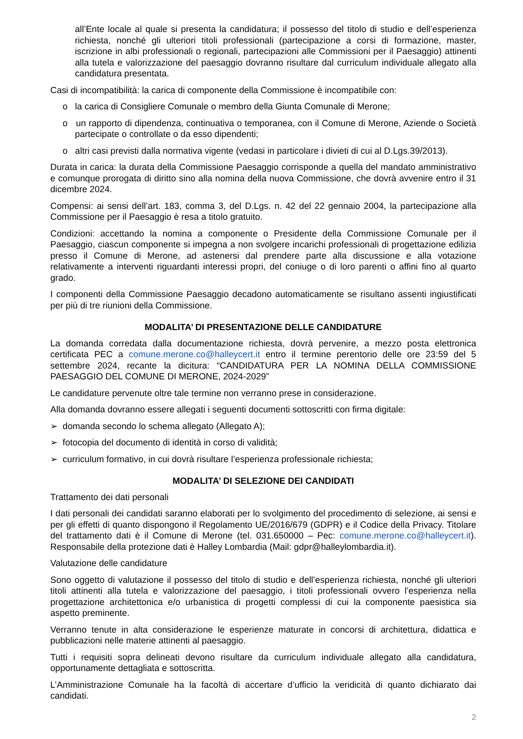all’Ente locale al quale si presenta la candidatura; il possesso del titolo di studio e dell’esperienza richiesta, nonché gli ulteriori titoli professionali (partecipazione a corsi di formazione, master, iscrizione in albi professionali o regionali, partecipazioni alle Commissioni per il Paesaggio) attinenti alla tutela e valorizzazione del paesaggio dovranno risultare dal curriculum individuale allegato alla candidatura presentata.
Casi di incompatibilità: la carica di componente della Commissione è incompatibile con:
o la carica di Consigliere Comunale o membro della Giunta Comunale di Merone;
o un rapporto di dipendenza, continuativa o temporanea, con il Comune di Merone, Aziende o Società partecipate o controllate o da esso dipendenti;
o altri casi previsti dalla normativa vigente (vedasi in particolare i divieti di cui al D.Lgs.39/2013).
Durata in carica: la durata della Commissione Paesaggio corrisponde a quella del mandato amministrativo e comunque prorogata di diritto sino alla nomina della nuova Commissione, che dovrà avvenire entro il 31 dicembre 2024.
Compensi: ai sensi dell’art. 183, comma 3, del D.Lgs. n. 42 del 22 gennaio 2004, la partecipazione alla Commissione per il Paesaggio è resa a titolo gratuito.
Condizioni: accettando la nomina a componente o Presidente della Commissione Comunale per il Paesaggio, ciascun componente si impegna a non svolgere incarichi professionali di progettazione edilizia presso il Comune di Merone, ad astenersi dal prendere parte alla discussione e alla votazione relativamente a interventi riguardanti interessi propri, del coniuge o di loro parenti o affini fino al quarto grado.
I componenti della Commissione Paesaggio decadono automaticamente se risultano assenti ingiustificati per più di tre riunioni della Commissione.
MODALITA’ DI PRESENTAZIONE DELLE CANDIDATURE
La domanda corredata dalla documentazione richiesta, dovrà pervenire, a mezzo posta elettronica certificata PEC a comune.merone.co@halleycert.it entro il termine perentorio delle ore 23:59 del 5 settembre 2024, recante la dicitura: “CANDIDATURA PER LA NOMINA DELLA COMMISSIONE PAESAGGIO DEL COMUNE DI MERONE, 2024-2029”
Le candidature pervenute oltre tale termine non verranno prese in considerazione.
Alla domanda dovranno essere allegati i seguenti documenti sottoscritti con firma digitale:
➢ domanda secondo lo schema allegato (Allegato A);
➢ fotocopia del documento di identità in corso di validità;
➢ curriculum formativo, in cui dovrà risultare l’esperienza professionale richiesta;
MODALITA’ DI SELEZIONE DEI CANDIDATI
Trattamento dei dati personali
I dati personali dei candidati saranno elaborati per lo svolgimento del procedimento di selezione, ai sensi e per gli effetti di quanto dispongono il Regolamento UE/2016/679 (GDPR) e il Codice della Privacy. Titolare del trattamento dati è il Comune di Merone (tel. 031.650000 – Pec: comune.merone.co@halleycert.it). Responsabile della protezione dati è Halley Lombardia (Mail: gdpr@halleylombardia.it).
Valutazione delle candidature
Sono oggetto di valutazione il possesso del titolo di studio e dell’esperienza richiesta, nonché gli ulteriori titoli attinenti alla tutela e valorizzazione del paesaggio, i titoli professionali ovvero l’esperienza nella progettazione architettonica e/o urbanistica di progetti complessi di cui la componente paesistica sia aspetto preminente.
Verranno tenute in alta considerazione le esperienze maturate in concorsi di architettura, didattica e pubblicazioni nelle materie attinenti al paesaggio.
Tutti i requisiti sopra delineati devono risultare da curriculum individuale allegato alla candidatura, opportunamente dettagliata e sottoscritta.
L’Amministrazione Comunale ha la facoltà di accertare d’ufficio la veridicità di quanto dichiarato dai candidati.
2